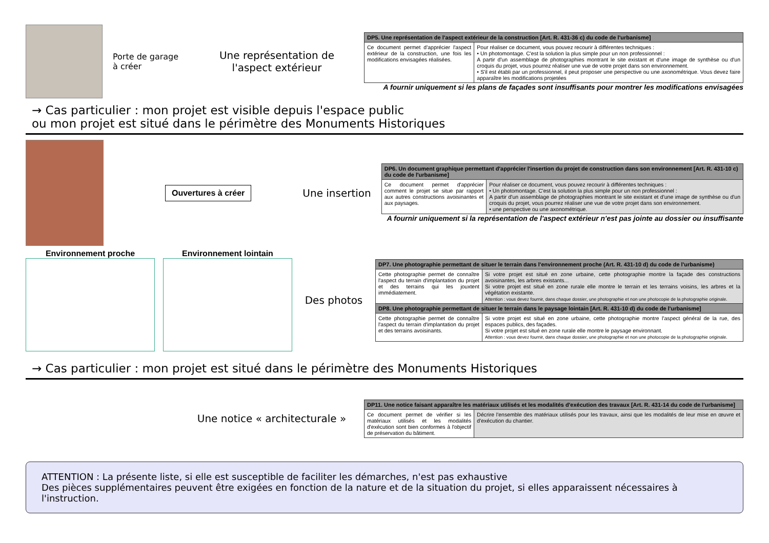Porte de garage
à créer
Une représentation de l'aspect extérieur
| DP5. Une représentation de l'aspect extérieur de la construction [Art. R. 431-36 c) du code de l'urbanisme] | |
| --- | --- |
| Ce document permet d'apprécier l'aspect extérieur de la construction, une fois les modifications envisagées réalisées. | Pour réaliser ce document, vous pouvez recourir à différentes techniques : • Un photomontage. C'est la solution la plus simple pour un non professionnel : A partir d'un assemblage de photographies montrant le site existant et d'une image de synthèse ou d'un croquis du projet, vous pourrez réaliser une vue de votre projet dans son environnement. • S'il est établi par un professionnel, il peut proposer une perspective ou une axonométrique. Vous devez faire apparaître les modifications projetées |
A fournir uniquement si les plans de façades sont insuffisants pour montrer les modifications envisagées
→ Cas particulier : mon projet est visible depuis l'espace public
ou mon projet est situé dans le périmètre des Monuments Historiques
Ouvertures à créer
Une insertion
| DP6. Un document graphique permettant d'apprécier l'insertion du projet de construction dans son environnement [Art. R. 431-10 c) du code de l'urbanisme] | |
| --- | --- |
| Ce document permet d'apprécier comment le projet se situe par rapport aux autres constructions avoisinantes et aux paysages. | Pour réaliser ce document, vous pouvez recourir à différentes techniques : • Un photomontage. C'est la solution la plus simple pour un non professionnel : A partir d'un assemblage de photographies montrant le site existant et d'une image de synthèse ou d'un croquis du projet, vous pourrez réaliser une vue de votre projet dans son environnement. • une perspective ou une axonométrique. |
A fournir uniquement si la représentation de l'aspect extérieur n'est pas jointe au dossier ou insuffisante
Environnement proche Environnement lointain
Des photos
| DP7. Une photographie permettant de situer le terrain dans l'environnement proche (Art. R. 431-10 d) du code de l'urbanisme) | |
| --- | --- |
| Cette photographie permet de connaître l'aspect du terrain d'implantation du projet et des terrains qui les jouxtent immédiatement. | Si votre projet est situé en zone urbaine, cette photographie montre la façade des constructions avoisinantes, les arbres existants... Si votre projet est situé en zone rurale elle montre le terrain et les terrains voisins, les arbres et la végétation existante. Attention : vous devez fournir, dans chaque dossier, une photographie et non une photocopie de la photographie originale. |
| DP8. Une photographie permettant de situer le terrain dans le paysage lointain [Art. R. 431-10 d) du code de l'urbanisme] | |
| Cette photographie permet de connaître l'aspect du terrain d'implantation du projet et des terrains avoisinants. | Si votre projet est situé en zone urbaine, cette photographie montre l'aspect général de la rue, des espaces publics, des façades. Si votre projet est situé en zone rurale elle montre le paysage environnant. Attention : vous devez fournir, dans chaque dossier, une photographie et non une photocopie de la photographie originale. |
→ Cas particulier : mon projet est situé dans le périmètre des Monuments Historiques
Une notice « architecturale »
| DP11. Une notice faisant apparaître les matériaux utilisés et les modalités d'exécution des travaux [Art. R. 431-14 du code de l'urbanisme] | |
| --- | --- |
| Ce document permet de vérifier si les matériaux utilisés et les modalités d'exécution sont bien conformes à l'objectif de préservation du bâtiment. | Décrire l'ensemble des matériaux utilisés pour les travaux, ainsi que les modalités de leur mise en œuvre et d'exécution du chantier. |
ATTENTION : La présente liste, si elle est susceptible de faciliter les démarches, n'est pas exhaustive
Des pièces supplémentaires peuvent être exigées en fonction de la nature et de la situation du projet, si elles apparaissent nécessaires à l'instruction.